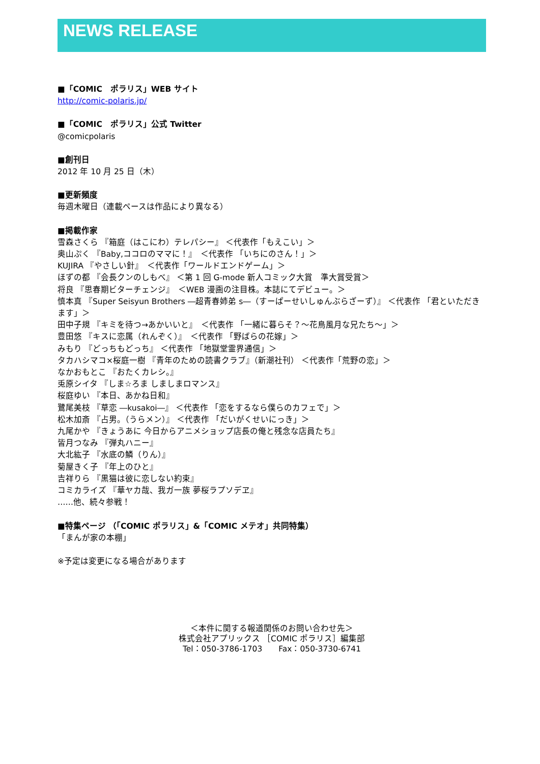NEWS RELEASE
■「COMIC　ポラリス」WEB サイト
http://comic-polaris.jp/
■「COMIC　ポラリス」公式 Twitter
@comicpolaris
■創刊日
2012 年 10 月 25 日（木）
■更新頻度
毎週木曜日（連載ペースは作品により異なる）
■掲載作家
雪森さくら 『箱庭（はこにわ）テレパシー』 ＜代表作「もえこい」＞
奥山ぷく 『Baby,ココロのママに！』　＜代表作 「いちにのさん！」＞
KUJIRA 『やさしい針』　＜代表作「ワールドエンドゲーム」＞
ほずの都 『会長クンのしもべ』 ＜第 1 回 G-mode 新人コミック大賞　準大賞受賞＞
将良 『思春期ビターチェンジ』　＜WEB 漫画の注目株。本誌にてデビュー。＞
慎本真 『Super Seisyun Brothers ―超青春姉弟 s―（すーぱーせいしゅんぶらざーず）』 ＜代表作 「君といただきます」＞
田中子規 『キミを待つ→あかいいと』　＜代表作 「一緒に暮らそ？～花鳥風月な兄たち～」＞
豊田悠 『キスに恋属（れんぞく）』　＜代表作 「野ばらの花嫁」＞
みもり 『どっちもどっち』 ＜代表作 「地獄堂霊界通信」＞
タカハシマコ×桜庭一樹 『青年のための読書クラブ』（新潮社刊） ＜代表作「荒野の恋」＞
なかおもとこ 『おたくカレシ。』
兎原シイタ 『しま☆ろま しましまロマンス』
桜庭ゆい 『本日、あかね日和』
鷺尾美枝 『草恋 ―kusakoi―』 ＜代表作 「恋をするなら僕らのカフェで」＞
松木加斎 『占男。（うらメン）』 ＜代表作 「だいがくせいにっき」＞
九尾かや 『きょうあに 今日からアニメショップ店長の俺と残念な店員たち』
皆月つなみ 『弾丸ハニー』
大北紘子 『水底の鱗（りん）』
菊屋きく子 『年上のひと』
吉祥りら 『黒猫は彼に恋しない約束』
コミカライズ 『華ヤカ哉、我ガ一族 夢桜ラプソデヱ』
……他、続々参戦！
■特集ページ （「COMIC ポラリス」&「COMIC メテオ」共同特集）
「まんが家の本棚」
※予定は変更になる場合があります
＜本件に関する報道関係のお問い合わせ先＞
株式会社アプリックス ［COMIC ポラリス］編集部
Tel：050-3786-1703　　Fax：050-3730-6741